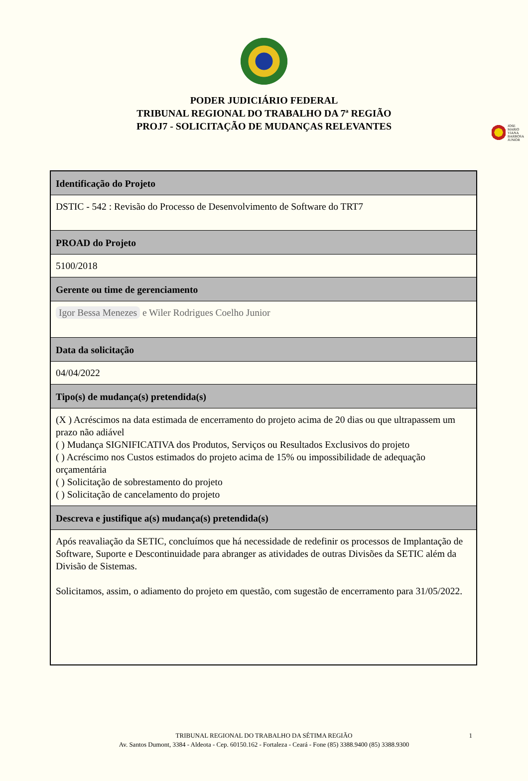JOSE
MARIO
VIANA
BARBOSA
JUNIOR
PODER JUDICIÁRIO FEDERAL
TRIBUNAL REGIONAL DO TRABALHO DA 7ª REGIÃO
PROJ7 - SOLICITAÇÃO DE MUDANÇAS RELEVANTES
| Identificação do Projeto |
| --- |
| DSTIC - 542 : Revisão do Processo de Desenvolvimento de Software do TRT7 |
| PROAD do Projeto |
| 5100/2018 |
| Gerente ou time de gerenciamento |
| Igor Bessa Menezes e Wiler Rodrigues Coelho Junior |
| Data da solicitação |
| 04/04/2022 |
| Tipo(s) de mudança(s) pretendida(s) |
| (X ) Acréscimos na data estimada de encerramento do projeto acima de 20 dias ou que ultrapassem um prazo não adiável ( ) Mudança SIGNIFICATIVA dos Produtos, Serviços ou Resultados Exclusivos do projeto ( ) Acréscimo nos Custos estimados do projeto acima de 15% ou impossibilidade de adequação orçamentária ( ) Solicitação de sobrestamento do projeto ( ) Solicitação de cancelamento do projeto |
| Descreva e justifique a(s) mudança(s) pretendida(s) |
| Após reavaliação da SETIC, concluímos que há necessidade de redefinir os processos de Implantação de Software, Suporte e Descontinuidade para abranger as atividades de outras Divisões da SETIC além da Divisão de Sistemas. Solicitamos, assim, o adiamento do projeto em questão, com sugestão de encerramento para 31/05/2022. |
TRIBUNAL REGIONAL DO TRABALHO DA SÉTIMA REGIÃO 1
Av. Santos Dumont, 3384 - Aldeota - Cep. 60150.162 - Fortaleza - Ceará - Fone (85) 3388.9400 (85) 3388.9300